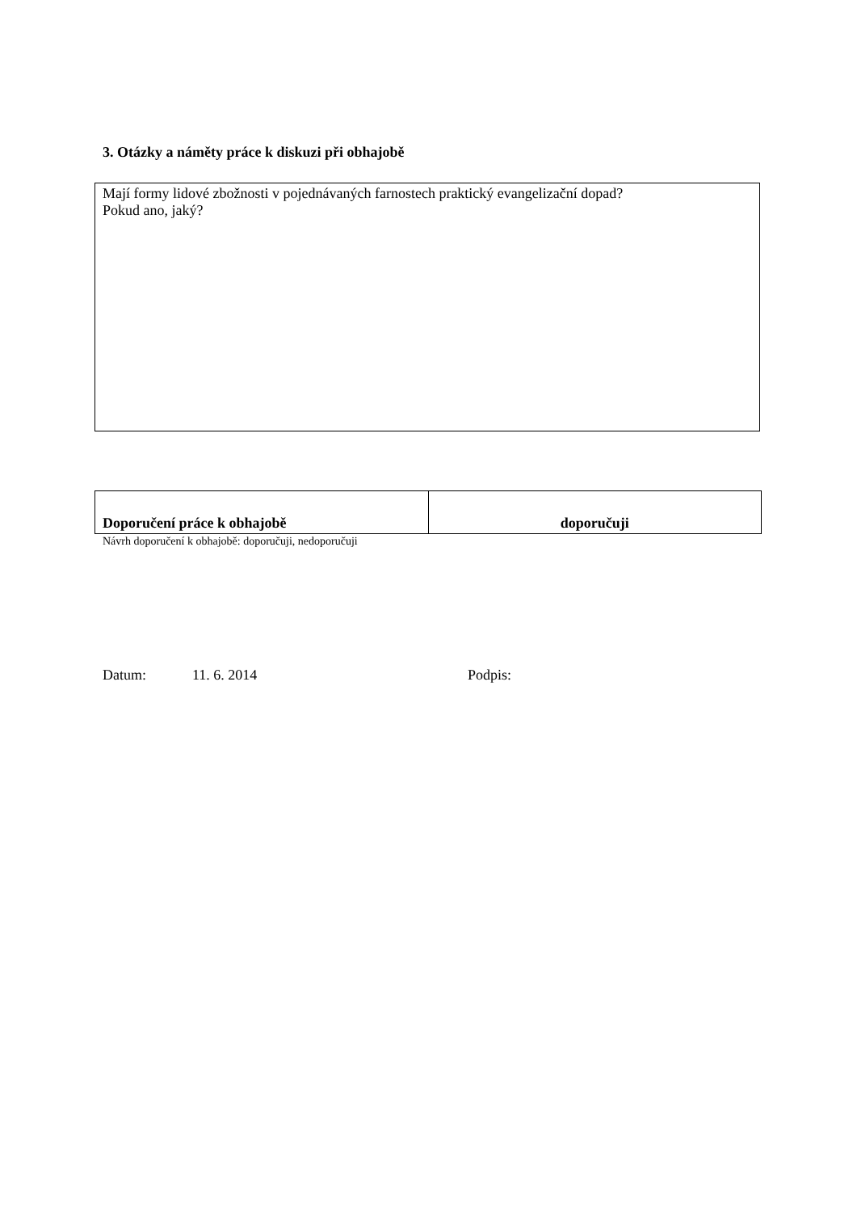3. Otázky a náměty práce k diskuzi při obhajobě
Mají formy lidové zbožnosti v pojednávaných farnostech praktický evangelizační dopad?
Pokud ano, jaký?
| Doporučení práce k obhajobě | doporučuji |
Návrh doporučení k obhajobě: doporučuji, nedoporučuji
Datum: 11. 6. 2014 Podpis: